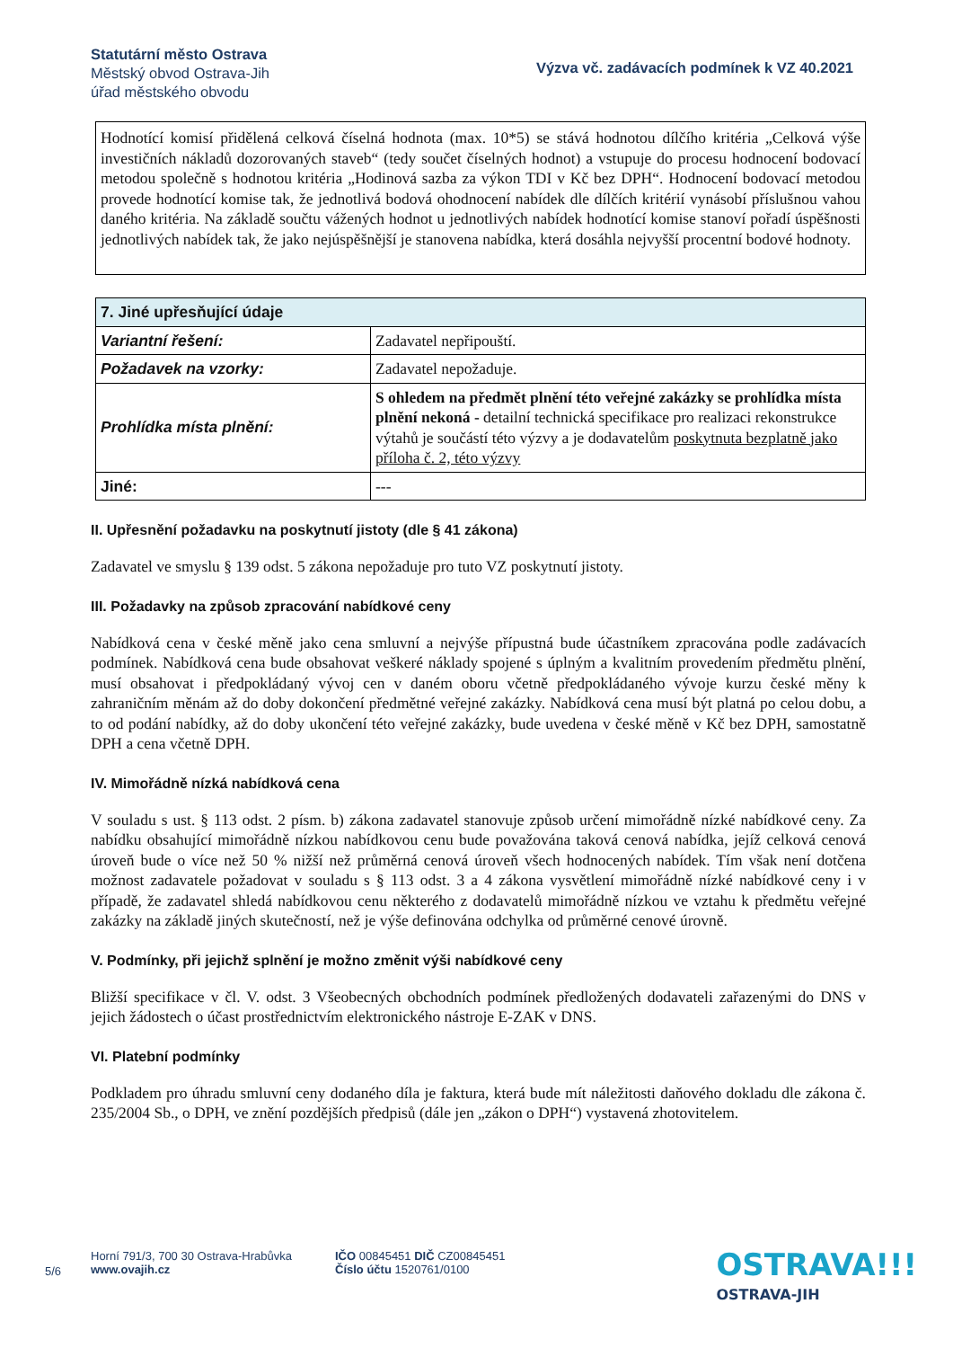Statutární město Ostrava
Městský obvod Ostrava-Jih
úřad městského obvodu
Výzva vč. zadávacích podmínek k VZ 40.2021
Hodnotící komisí přidělená celková číselná hodnota (max. 10*5) se stává hodnotou dílčího kritéria „Celková výše investičních nákladů dozorovaných staveb“ (tedy součet číselných hodnot) a vstupuje do procesu hodnocení bodovací metodou společně s hodnotou kritéria „Hodinová sazba za výkon TDI v Kč bez DPH“. Hodnocení bodovací metodou provede hodnotící komise tak, že jednotlivá bodová ohodnocení nabídek dle dílčích kritérií vynásobí příslušnou vahou daného kritéria. Na základě součtu vážených hodnot u jednotlivých nabídek hodnotící komise stanoví pořadí úspěšnosti jednotlivých nabídek tak, že jako nejúspěšnější je stanovena nabídka, která dosáhla nejvyšší procentní bodové hodnoty.
| 7. Jiné upřesňující údaje | |
| Variantní řešení: | Zadavatel nepřipouští. |
| Požadavek na vzorky: | Zadavatel nepožaduje. |
| Prohlídka místa plnění: | S ohledem na předmět plnění této veřejné zakázky se prohlídka místa plnění nekoná - detailní technická specifikace pro realizaci rekonstrukce výtahů je součástí této výzvy a je dodavatelům poskytnuta bezplatně jako příloha č. 2, této výzvy |
| Jiné: | --- |
II. Upřesnění požadavku na poskytnutí jistoty (dle § 41 zákona)
Zadavatel ve smyslu § 139 odst. 5 zákona nepožaduje pro tuto VZ poskytnutí jistoty.
III. Požadavky na způsob zpracování nabídkové ceny
Nabídková cena v české měně jako cena smluvní a nejvýše přípustná bude účastníkem zpracována podle zadávacích podmínek. Nabídková cena bude obsahovat veškeré náklady spojené s úplným a kvalitním provedením předmětu plnění, musí obsahovat i předpokládaný vývoj cen v daném oboru včetně předpokládaného vývoje kurzu české měny k zahraničním měnám až do doby dokončení předmětné veřejné zakázky. Nabídková cena musí být platná po celou dobu, a to od podání nabídky, až do doby ukončení této veřejné zakázky, bude uvedena v české měně v Kč bez DPH, samostatně DPH a cena včetně DPH.
IV. Mimořádně nízká nabídková cena
V souladu s ust. § 113 odst. 2 písm. b) zákona zadavatel stanovuje způsob určení mimořádně nízké nabídkové ceny. Za nabídku obsahující mimořádně nízkou nabídkovou cenu bude považována taková cenová nabídka, jejíž celková cenová úroveň bude o více než 50 % nižší než průměrná cenová úroveň všech hodnocených nabídek. Tím však není dotčena možnost zadavatele požadovat v souladu s § 113 odst. 3 a 4 zákona vysvětlení mimořádně nízké nabídkové ceny i v případě, že zadavatel shledá nabídkovou cenu některého z dodavatelů mimořádně nízkou ve vztahu k předmětu veřejné zakázky na základě jiných skutečností, než je výše definována odchylka od průměrné cenové úrovně.
V. Podmínky, při jejichž splnění je možno změnit výši nabídkové ceny
Bližší specifikace v čl. V. odst. 3 Všeobecných obchodních podmínek předložených dodavateli zařazenými do DNS v jejich žádostech o účast prostřednictvím elektronického nástroje E-ZAK v DNS.
VI. Platební podmínky
Podkladem pro úhradu smluvní ceny dodaného díla je faktura, která bude mít náležitosti daňového dokladu dle zákona č. 235/2004 Sb., o DPH, ve znění pozdějších předpisů (dále jen „zákon o DPH“) vystavená zhotovitelem.
5/6
Horní 791/3, 700 30 Ostrava-Hrabůvka
www.ovajih.cz
IČO 00845451 DIČ CZ00845451
Číslo účtu 1520761/0100
OSTRAVA!!!
OSTRAVA-JIH